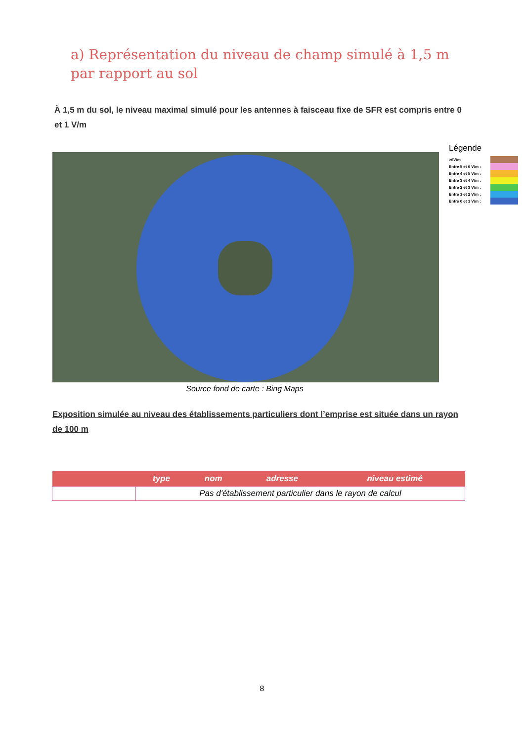a) Représentation du niveau de champ simulé à 1,5 m par rapport au sol
À 1,5 m du sol, le niveau maximal simulé pour les antennes à faisceau fixe de SFR est compris entre 0 et 1 V/m
Légende
>6V/m
Entre 5 et 6 V/m :
Entre 4 et 5 V/m :
Entre 3 et 4 V/m :
Entre 2 et 3 V/m :
Entre 1 et 2 V/m :
Entre 0 et 1 V/m :
Source fond de carte : Bing Maps
Exposition simulée au niveau des établissements particuliers dont l’emprise est située dans un rayon de 100 m
| | type | nom | adresse | niveau estimé |
| --- | --- | --- | --- | --- |
| | Pas d'établissement particulier dans le rayon de calcul | | | |
8